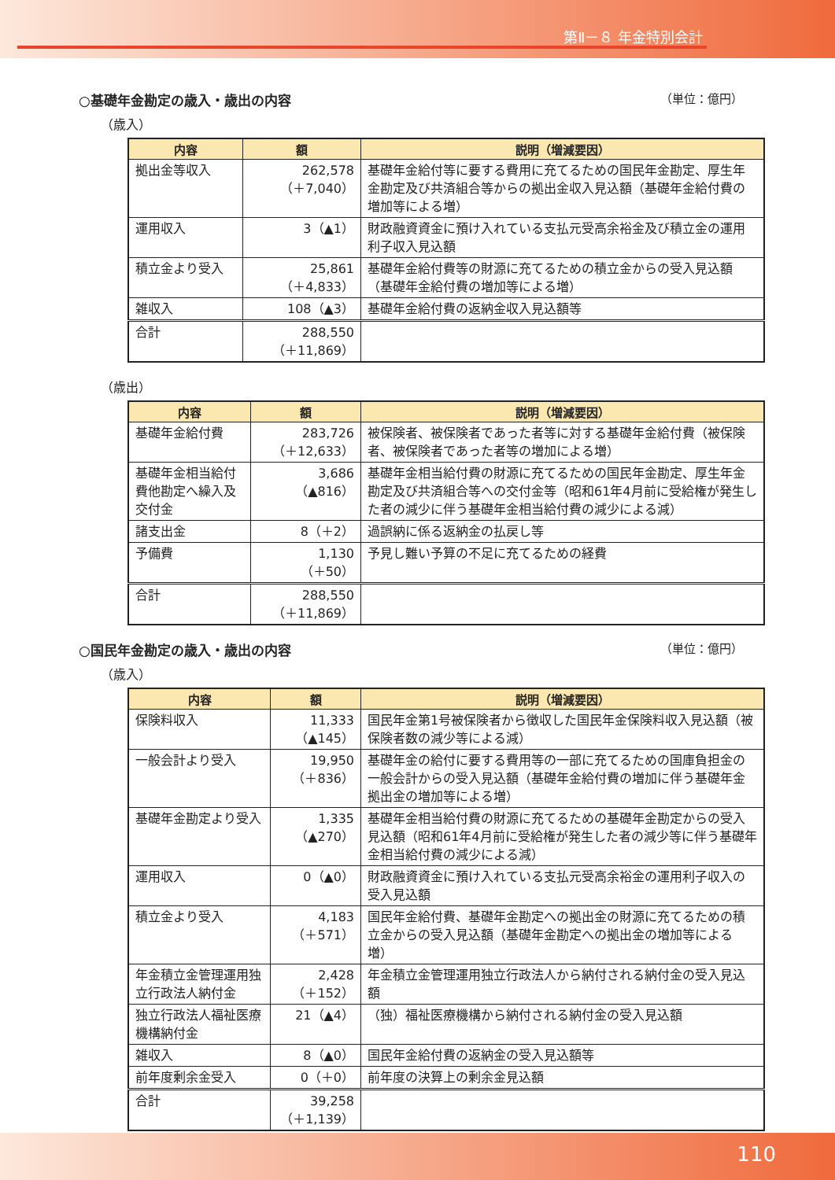第Ⅱ－８ 年金特別会計
○基礎年金勘定の歳入・歳出の内容 （単位：億円）
（歳入）
| 内容 | 額 | 説明（増減要因） |
| --- | --- | --- |
| 拠出金等収入 | 262,578 （＋7,040） | 基礎年金給付等に要する費用に充てるための国民年金勘定、厚生年金勘定及び共済組合等からの拠出金収入見込額（基礎年金給付費の増加等による増） |
| 運用収入 | 3（▲1） | 財政融資資金に預け入れている支払元受高余裕金及び積立金の運用利子収入見込額 |
| 積立金より受入 | 25,861 （＋4,833） | 基礎年金給付費等の財源に充てるための積立金からの受入見込額（基礎年金給付費の増加等による増） |
| 雑収入 | 108（▲3） | 基礎年金給付費の返納金収入見込額等 |
| 合計 | 288,550 （＋11,869） | |
（歳出）
| 内容 | 額 | 説明（増減要因） |
| --- | --- | --- |
| 基礎年金給付費 | 283,726 （＋12,633） | 被保険者、被保険者であった者等に対する基礎年金給付費（被保険者、被保険者であった者等の増加による増） |
| 基礎年金相当給付費他勘定へ繰入及交付金 | 3,686 （▲816） | 基礎年金相当給付費の財源に充てるための国民年金勘定、厚生年金勘定及び共済組合等への交付金等（昭和61年4月前に受給権が発生した者の減少に伴う基礎年金相当給付費の減少による減） |
| 諸支出金 | 8（＋2） | 過誤納に係る返納金の払戻し等 |
| 予備費 | 1,130 （＋50） | 予見し難い予算の不足に充てるための経費 |
| 合計 | 288,550 （＋11,869） | |
○国民年金勘定の歳入・歳出の内容 （単位：億円）
（歳入）
| 内容 | 額 | 説明（増減要因） |
| --- | --- | --- |
| 保険料収入 | 11,333 （▲145） | 国民年金第1号被保険者から徴収した国民年金保険料収入見込額（被保険者数の減少等による減） |
| 一般会計より受入 | 19,950 （＋836） | 基礎年金の給付に要する費用等の一部に充てるための国庫負担金の一般会計からの受入見込額（基礎年金給付費の増加に伴う基礎年金拠出金の増加等による増） |
| 基礎年金勘定より受入 | 1,335 （▲270） | 基礎年金相当給付費の財源に充てるための基礎年金勘定からの受入見込額（昭和61年4月前に受給権が発生した者の減少等に伴う基礎年金相当給付費の減少による減） |
| 運用収入 | 0（▲0） | 財政融資資金に預け入れている支払元受高余裕金の運用利子収入の受入見込額 |
| 積立金より受入 | 4,183 （＋571） | 国民年金給付費、基礎年金勘定への拠出金の財源に充てるための積立金からの受入見込額（基礎年金勘定への拠出金の増加等による増） |
| 年金積立金管理運用独立行政法人納付金 | 2,428 （＋152） | 年金積立金管理運用独立行政法人から納付される納付金の受入見込額 |
| 独立行政法人福祉医療機構納付金 | 21（▲4） | （独）福祉医療機構から納付される納付金の受入見込額 |
| 雑収入 | 8（▲0） | 国民年金給付費の返納金の受入見込額等 |
| 前年度剰余金受入 | 0（＋0） | 前年度の決算上の剰余金見込額 |
| 合計 | 39,258 （＋1,139） | |
110